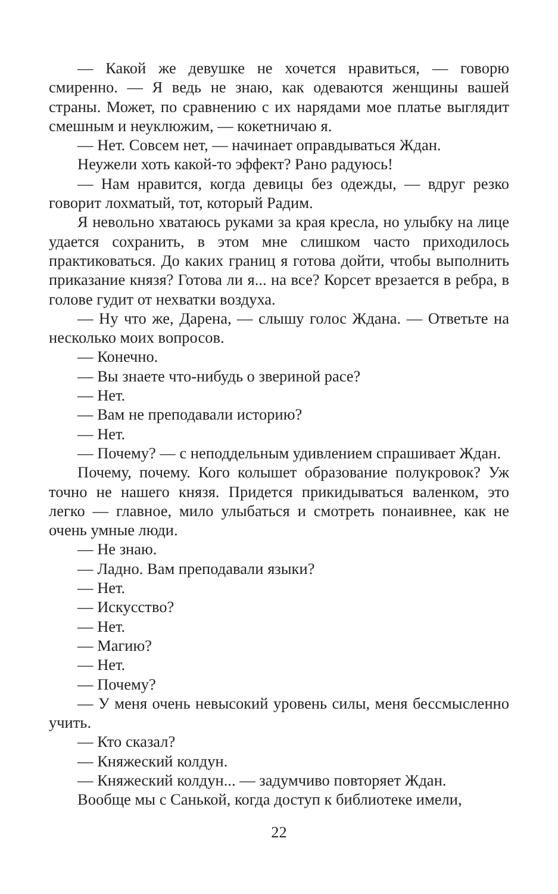— Какой же девушке не хочется нравиться, — говорю смиренно. — Я ведь не знаю, как одеваются женщины вашей страны. Может, по сравнению с их нарядами мое платье выглядит смешным и неуклюжим, — кокетничаю я.
— Нет. Совсем нет, — начинает оправдываться Ждан.
Неужели хоть какой-то эффект? Рано радуюсь!
— Нам нравится, когда девицы без одежды, — вдруг резко говорит лохматый, тот, который Радим.
Я невольно хватаюсь руками за края кресла, но улыбку на лице удается сохранить, в этом мне слишком часто приходилось практиковаться. До каких границ я готова дойти, чтобы выполнить приказание князя? Готова ли я... на все? Корсет врезается в ребра, в голове гудит от нехватки воздуха.
— Ну что же, Дарена, — слышу голос Ждана. — Ответьте на несколько моих вопросов.
— Конечно.
— Вы знаете что-нибудь о звериной расе?
— Нет.
— Вам не преподавали историю?
— Нет.
— Почему? — с неподдельным удивлением спрашивает Ждан.
Почему, почему. Кого колышет образование полукровок? Уж точно не нашего князя. Придется прикидываться валенком, это легко — главное, мило улыбаться и смотреть понаивнее, как не очень умные люди.
— Не знаю.
— Ладно. Вам преподавали языки?
— Нет.
— Искусство?
— Нет.
— Магию?
— Нет.
— Почему?
— У меня очень невысокий уровень силы, меня бессмысленно учить.
— Кто сказал?
— Княжеский колдун.
— Княжеский колдун... — задумчиво повторяет Ждан.
Вообще мы с Санькой, когда доступ к библиотеке имели,
22